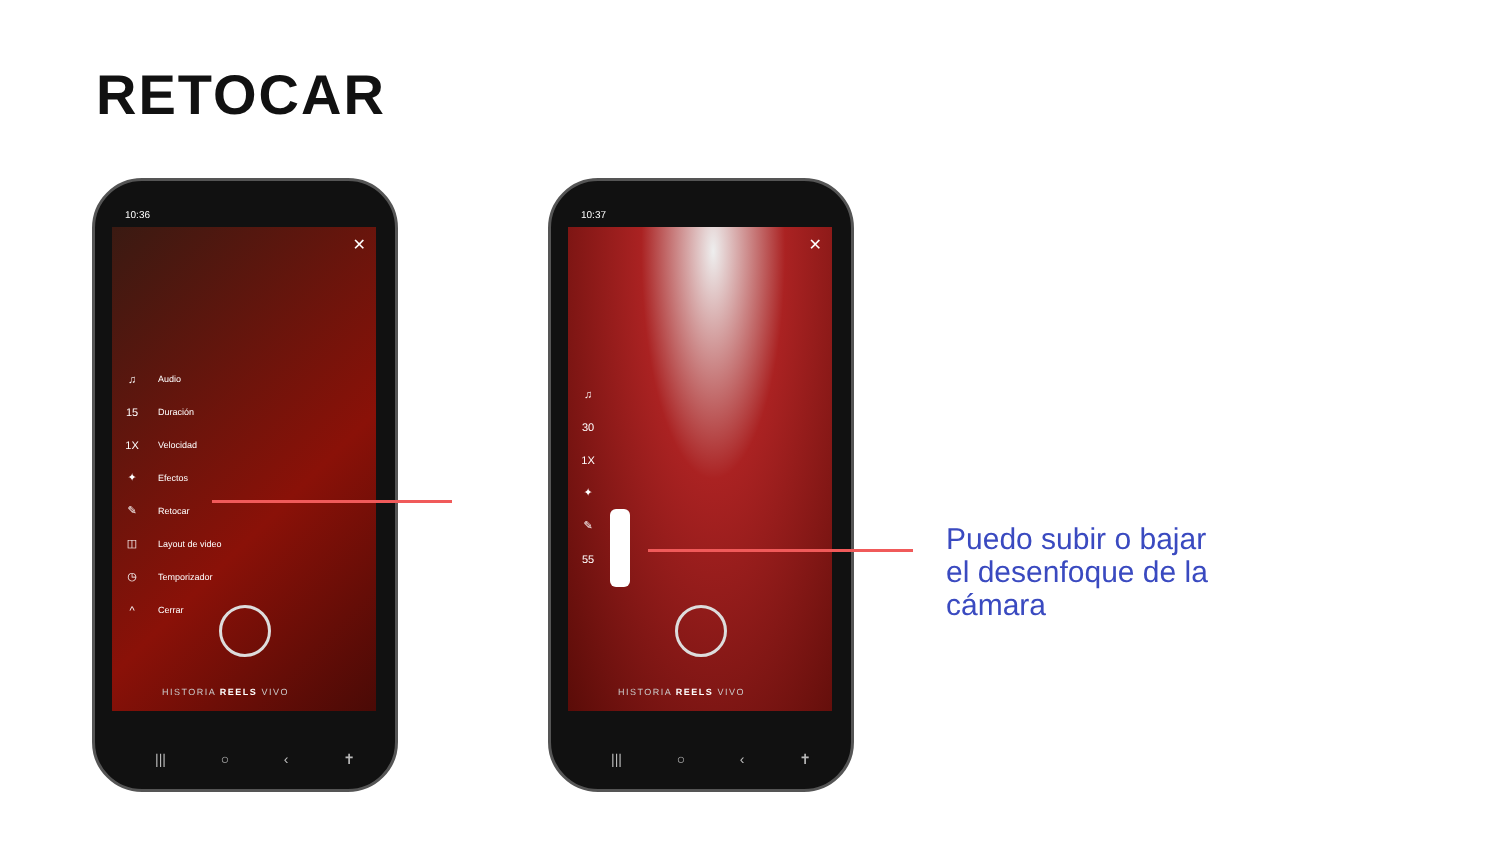RETOCAR
10:36
✕
♫ Audio
15 Duración
1X Velocidad
✦ Efectos
✎ Retocar
◫ Layout de video
◷ Temporizador
^ Cerrar
HISTORIA REELS VIVO
||| ○ ‹ ✝
10:37
✕
♫
30
1X
✦
✎
55
HISTORIA REELS VIVO
||| ○ ‹ ✝
Puedo subir o bajar
el desenfoque de la
cámara